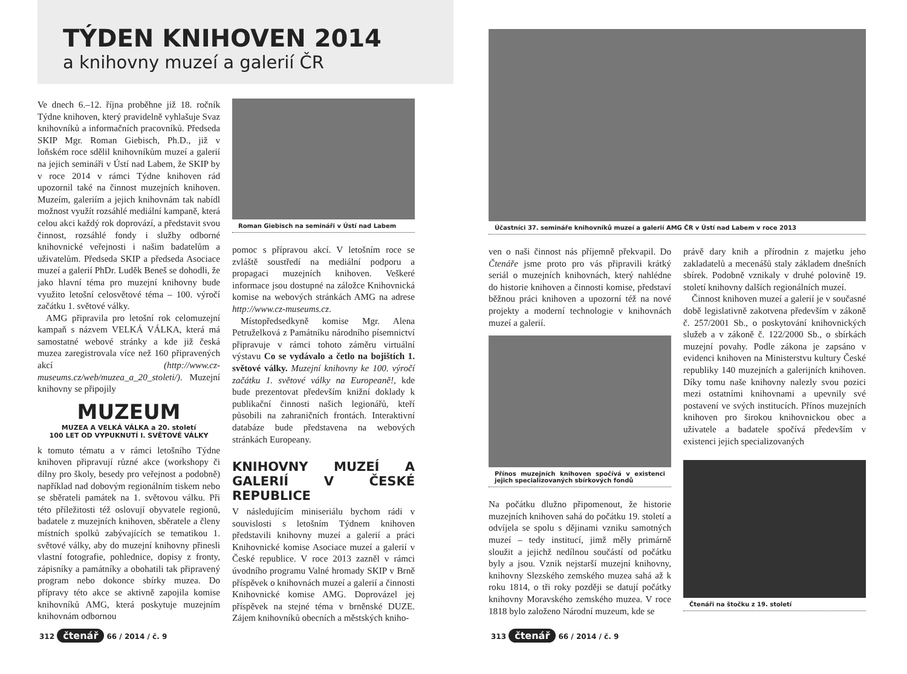TÝDEN KNIHOVEN 2014
a knihovny muzeí a galerií ČR
Ve dnech 6.–12. října proběhne již 18. ročník Týdne knihoven, který pravidelně vyhlašuje Svaz knihovníků a informačních pracovníků. Předseda SKIP Mgr. Roman Giebisch, Ph.D., již v loňském roce sdělil knihovníkům muzeí a galerií na jejich semináři v Ústí nad Labem, že SKIP by v roce 2014 v rámci Týdne knihoven rád upozornil také na činnost muzejních knihoven. Muzeím, galeriím a jejich knihovnám tak nabídl možnost využít rozsáhlé mediální kampaně, která celou akci každý rok doprovází, a představit svou činnost, rozsáhlé fondy i služby odborné knihovnické veřejnosti i našim badatelům a uživatelům. Předseda SKIP a předseda Asociace muzeí a galerií PhDr. Luděk Beneš se dohodli, že jako hlavní téma pro muzejní knihovny bude využito letošní celosvětové téma – 100. výročí začátku 1. světové války.
AMG připravila pro letošní rok celomuzejní kampaň s názvem VELKÁ VÁLKA, která má samostatné webové stránky a kde již česká muzea zaregistrovala více než 160 připravených akcí (http://www.cz-museums.cz/web/muzea_a_20_stoleti/). Muzejní knihovny se připojily
MUZEUM
MUZEA A VELKÁ VÁLKA a 20. století
100 LET OD VYPUKNUTÍ I. SVĚTOVÉ VÁLKY
k tomuto tématu a v rámci letošního Týdne knihoven připravují různé akce (workshopy či dílny pro školy, besedy pro veřejnost a podobně) například nad dobovým regionálním tiskem nebo se sběrateli památek na 1. světovou válku. Při této příležitosti též oslovují obyvatele regionů, badatele z muzejních knihoven, sběratele a členy místních spolků zabývajících se tematikou 1. světové války, aby do muzejní knihovny přinesli vlastní fotografie, pohlednice, dopisy z fronty, zápisníky a památníky a obohatili tak připravený program nebo dokonce sbírky muzea. Do přípravy této akce se aktivně zapojila komise knihovníků AMG, která poskytuje muzejním knihovnám odbornou
Roman Giebisch na semináři v Ústí nad Labem
pomoc s přípravou akcí. V letošním roce se zvláště soustředí na mediální podporu a propagaci muzejních knihoven. Veškeré informace jsou dostupné na záložce Knihovnická komise na webových stránkách AMG na adrese http://www.cz-museums.cz.
Místopředsedkyně komise Mgr. Alena Petruželková z Památníku národního písemnictví připravuje v rámci tohoto záměru virtuální výstavu Co se vydávalo a četlo na bojištích 1. světové války. Muzejní knihovny ke 100. výročí začátku 1. světové války na Europeaně!, kde bude prezentovat především knižní doklady k publikační činnosti našich legionářů, kteří působili na zahraničních frontách. Interaktivní databáze bude představena na webových stránkách Europeany.
KNIHOVNY MUZEÍ A GALERIÍ V ČESKÉ REPUBLICE
V následujícím miniseriálu bychom rádi v souvislosti s letošním Týdnem knihoven představili knihovny muzeí a galerií a práci Knihovnické komise Asociace muzeí a galerií v České republice. V roce 2013 zazněl v rámci úvodního programu Valné hromady SKIP v Brně příspěvek o knihovnách muzeí a galerií a činnosti Knihovnické komise AMG. Doprovázel jej příspěvek na stejné téma v brněnské DUZE. Zájem knihovníků obecních a městských kniho-
312 čtenář 66 / 2014 / č. 9
Účastníci 37. semináře knihovníků muzeí a galerií AMG ČR v Ústí nad Labem v roce 2013
ven o naši činnost nás příjemně překvapil. Do Čtenáře jsme proto pro vás připravili krátký seriál o muzejních knihovnách, který nahlédne do historie knihoven a činnosti komise, představí běžnou práci knihoven a upozorní též na nové projekty a moderní technologie v knihovnách muzeí a galerií.
Přínos muzejních knihoven spočívá v existenci jejich specializovaných sbírkových fondů
Na počátku dlužno připomenout, že historie muzejních knihoven sahá do počátku 19. století a odvíjela se spolu s dějinami vzniku samotných muzeí – tedy institucí, jimž měly primárně sloužit a jejichž nedílnou součástí od počátku byly a jsou. Vznik nejstarší muzejní knihovny, knihovny Slezského zemského muzea sahá až k roku 1814, o tři roky později se datují počátky knihovny Moravského zemského muzea. V roce 1818 bylo založeno Národní muzeum, kde se
právě dary knih a přírodnin z majetku jeho zakladatelů a mecenášů staly základem dnešních sbírek. Podobně vznikaly v druhé polovině 19. století knihovny dalších regionálních muzeí.
Činnost knihoven muzeí a galerií je v současné době legislativně zakotvena především v zákoně č. 257/2001 Sb., o poskytování knihovnických služeb a v zákoně č. 122/2000 Sb., o sbírkách muzejní povahy. Podle zákona je zapsáno v evidenci knihoven na Ministerstvu kultury České republiky 140 muzejních a galerijních knihoven. Díky tomu naše knihovny nalezly svou pozici mezi ostatními knihovnami a upevnily své postavení ve svých institucích. Přínos muzejních knihoven pro širokou knihovnickou obec a uživatele a badatele spočívá především v existenci jejich specializovaných
Čtenáři na štočku z 19. století
313 čtenář 66 / 2014 / č. 9